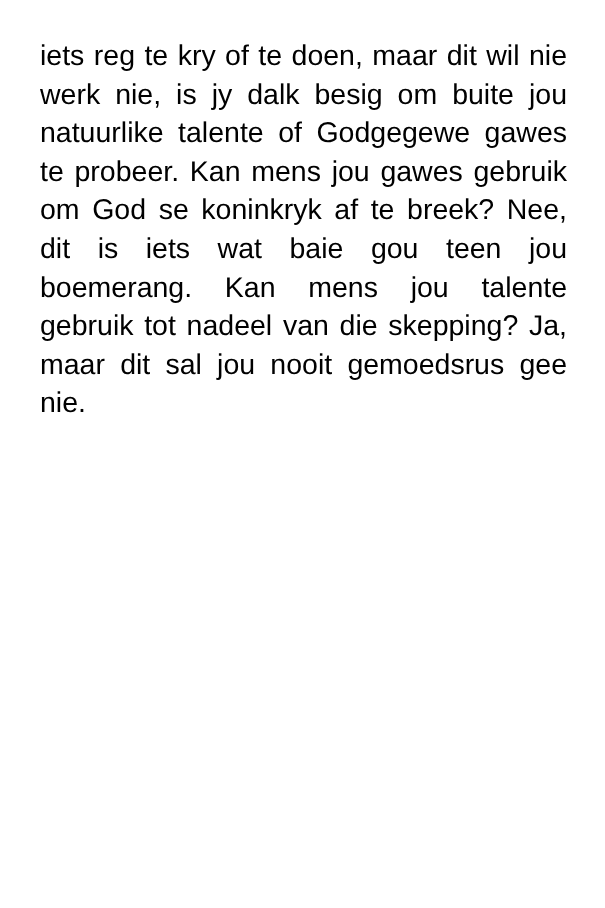iets reg te kry of te doen, maar dit wil nie werk nie, is jy dalk besig om buite jou natuurlike talente of Godgegewe gawes te probeer. Kan mens jou gawes gebruik om God se koninkryk af te breek? Nee, dit is iets wat baie gou teen jou boemerang. Kan mens jou talente gebruik tot nadeel van die skepping? Ja, maar dit sal jou nooit gemoedsrus gee nie.